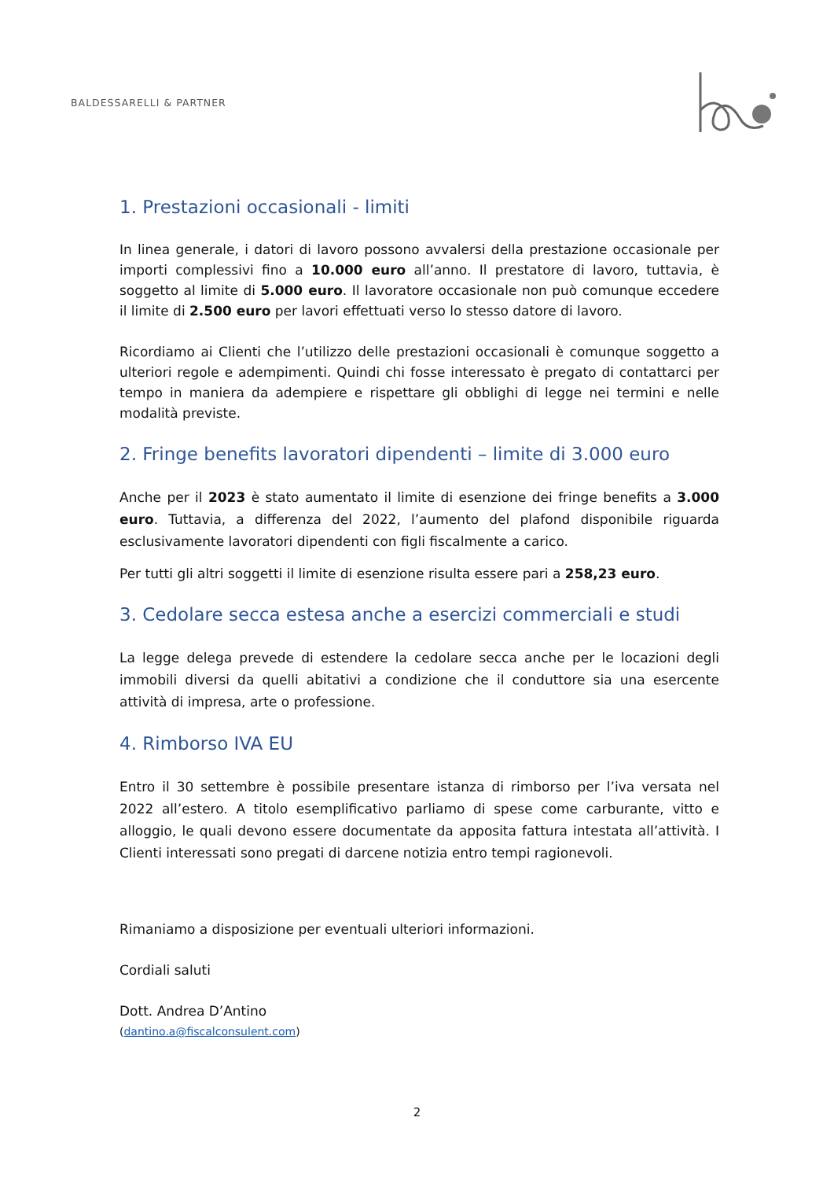BALDESSARELLI & PARTNER
1. Prestazioni occasionali - limiti
In linea generale, i datori di lavoro possono avvalersi della prestazione occasionale per importi complessivi fino a 10.000 euro all’anno. Il prestatore di lavoro, tuttavia, è soggetto al limite di 5.000 euro. Il lavoratore occasionale non può comunque eccedere il limite di 2.500 euro per lavori effettuati verso lo stesso datore di lavoro.
Ricordiamo ai Clienti che l’utilizzo delle prestazioni occasionali è comunque soggetto a ulteriori regole e adempimenti. Quindi chi fosse interessato è pregato di contattarci per tempo in maniera da adempiere e rispettare gli obblighi di legge nei termini e nelle modalità previste.
2. Fringe benefits lavoratori dipendenti – limite di 3.000 euro
Anche per il 2023 è stato aumentato il limite di esenzione dei fringe benefits a 3.000 euro. Tuttavia, a differenza del 2022, l’aumento del plafond disponibile riguarda esclusivamente lavoratori dipendenti con figli fiscalmente a carico.
Per tutti gli altri soggetti il limite di esenzione risulta essere pari a 258,23 euro.
3. Cedolare secca estesa anche a esercizi commerciali e studi
La legge delega prevede di estendere la cedolare secca anche per le locazioni degli immobili diversi da quelli abitativi a condizione che il conduttore sia una esercente attività di impresa, arte o professione.
4. Rimborso IVA EU
Entro il 30 settembre è possibile presentare istanza di rimborso per l’iva versata nel 2022 all’estero. A titolo esemplificativo parliamo di spese come carburante, vitto e alloggio, le quali devono essere documentate da apposita fattura intestata all’attività. I Clienti interessati sono pregati di darcene notizia entro tempi ragionevoli.
Rimaniamo a disposizione per eventuali ulteriori informazioni.
Cordiali saluti
Dott. Andrea D’Antino
(dantino.a@fiscalconsulent.com)
2